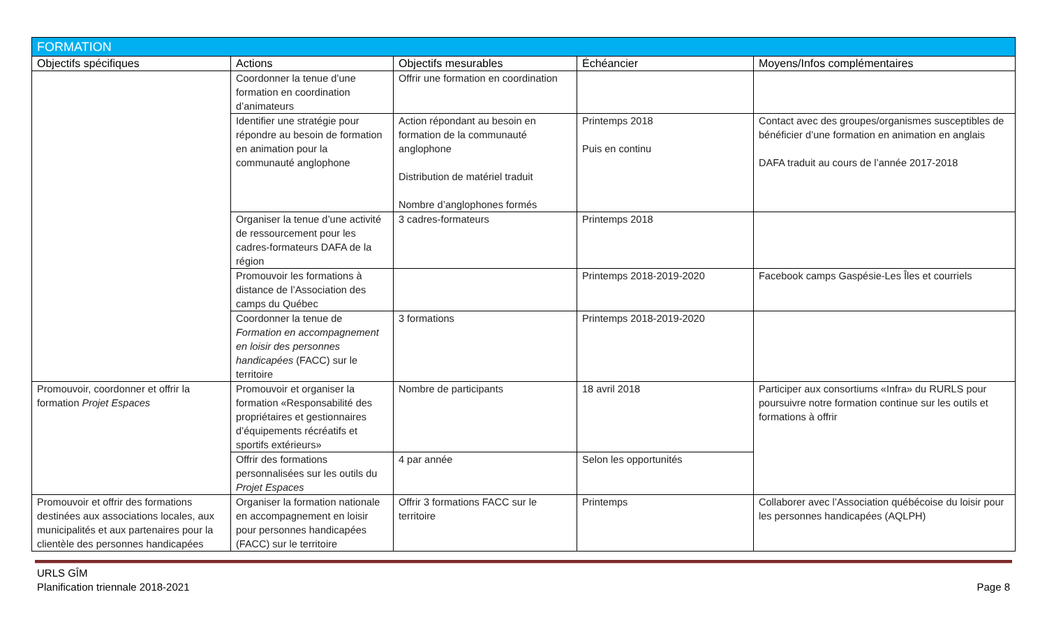| FORMATION | | | | |
| Objectifs spécifiques | Actions | Objectifs mesurables | Échéancier | Moyens/Infos complémentaires |
| | Coordonner la tenue d’une formation en coordination d’animateurs | Offrir une formation en coordination | | |
| | Identifier une stratégie pour répondre au besoin de formation en animation pour la communauté anglophone | Action répondant au besoin en formation de la communauté anglophone Distribution de matériel traduit Nombre d’anglophones formés | Printemps 2018 Puis en continu | Contact avec des groupes/organismes susceptibles de bénéficier d’une formation en animation en anglais DAFA traduit au cours de l’année 2017-2018 |
| | Organiser la tenue d’une activité de ressourcement pour les cadres-formateurs DAFA de la région | 3 cadres-formateurs | Printemps 2018 | |
| | Promouvoir les formations à distance de l’Association des camps du Québec | | Printemps 2018-2019-2020 | Facebook camps Gaspésie-Les Îles et courriels |
| | Coordonner la tenue de Formation en accompagnement en loisir des personnes handicapées (FACC) sur le territoire | 3 formations | Printemps 2018-2019-2020 | |
| Promouvoir, coordonner et offrir la formation Projet Espaces | Promouvoir et organiser la formation «Responsabilité des propriétaires et gestionnaires d’équipements récréatifs et sportifs extérieurs» | Nombre de participants | 18 avril 2018 | Participer aux consortiums «Infra» du RURLS pour poursuivre notre formation continue sur les outils et formations à offrir |
| | Offrir des formations personnalisées sur les outils du Projet Espaces | 4 par année | Selon les opportunités | |
| Promouvoir et offrir des formations destinées aux associations locales, aux municipalités et aux partenaires pour la clientèle des personnes handicapées | Organiser la formation nationale en accompagnement en loisir pour personnes handicapées (FACC) sur le territoire | Offrir 3 formations FACC sur le territoire | Printemps | Collaborer avec l’Association québécoise du loisir pour les personnes handicapées (AQLPH) |
URLS GÎM
Planification triennale 2018-2021
Page 8